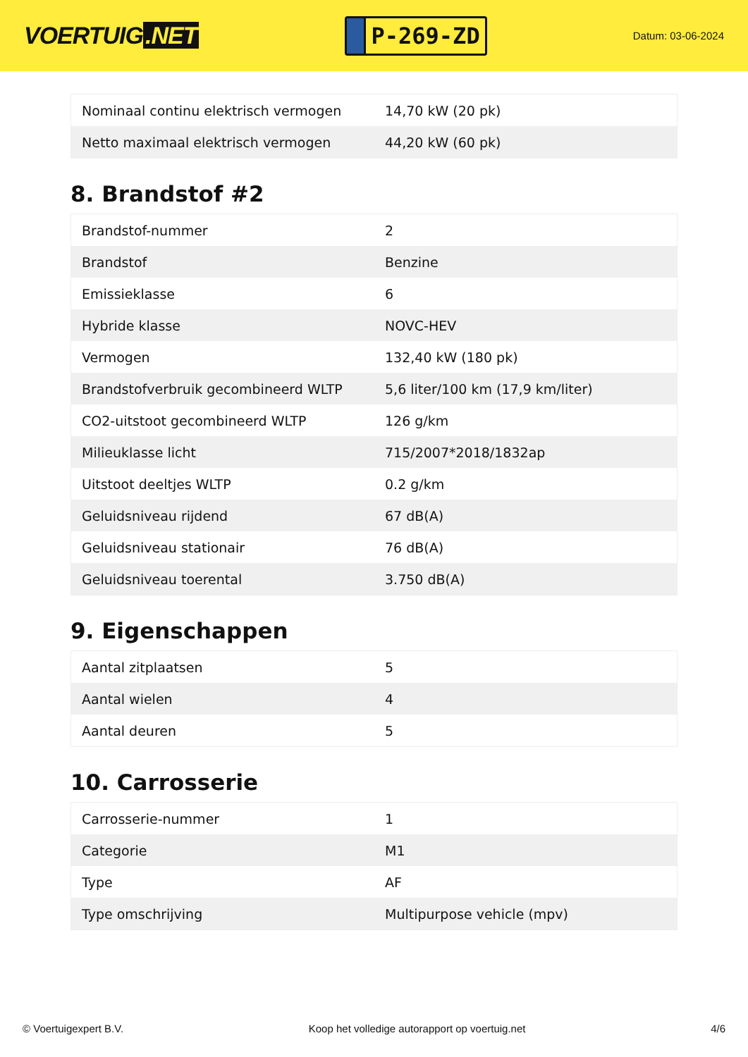VOERTUIG.NET
P-269-ZD
Datum: 03-06-2024
| Nominaal continu elektrisch vermogen | 14,70 kW (20 pk) |
| Netto maximaal elektrisch vermogen | 44,20 kW (60 pk) |
8. Brandstof #2
| Brandstof-nummer | 2 |
| Brandstof | Benzine |
| Emissieklasse | 6 |
| Hybride klasse | NOVC-HEV |
| Vermogen | 132,40 kW (180 pk) |
| Brandstofverbruik gecombineerd WLTP | 5,6 liter/100 km (17,9 km/liter) |
| CO2-uitstoot gecombineerd WLTP | 126 g/km |
| Milieuklasse licht | 715/2007*2018/1832ap |
| Uitstoot deeltjes WLTP | 0.2 g/km |
| Geluidsniveau rijdend | 67 dB(A) |
| Geluidsniveau stationair | 76 dB(A) |
| Geluidsniveau toerental | 3.750 dB(A) |
9. Eigenschappen
| Aantal zitplaatsen | 5 |
| Aantal wielen | 4 |
| Aantal deuren | 5 |
10. Carrosserie
| Carrosserie-nummer | 1 |
| Categorie | M1 |
| Type | AF |
| Type omschrijving | Multipurpose vehicle (mpv) |
© Voertuigexpert B.V. Koop het volledige autorapport op voertuig.net 4/6